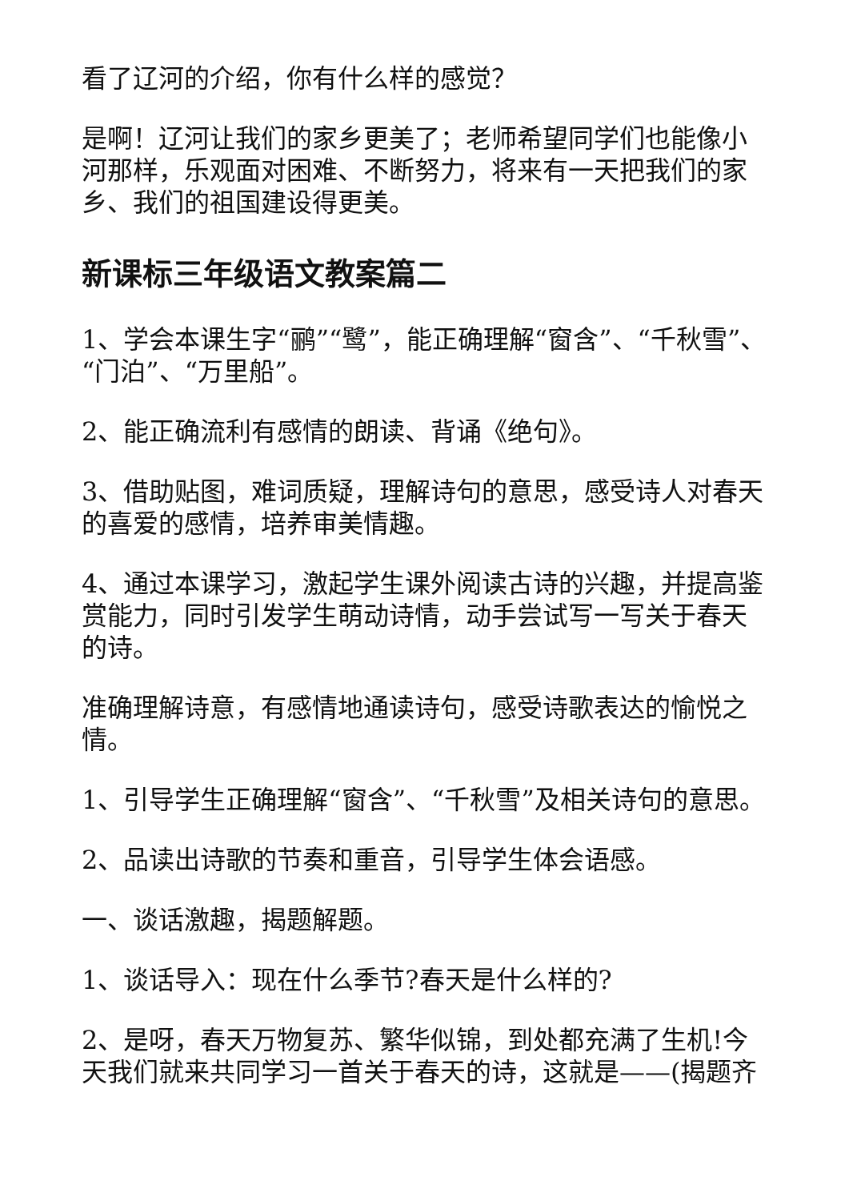看了辽河的介绍，你有什么样的感觉？
是啊！辽河让我们的家乡更美了；老师希望同学们也能像小河那样，乐观面对困难、不断努力，将来有一天把我们的家乡、我们的祖国建设得更美。
新课标三年级语文教案篇二
1、学会本课生字“鹂”“鹭”，能正确理解“窗含”、“千秋雪”、“门泊”、“万里船”。
2、能正确流利有感情的朗读、背诵《绝句》。
3、借助贴图，难词质疑，理解诗句的意思，感受诗人对春天的喜爱的感情，培养审美情趣。
4、通过本课学习，激起学生课外阅读古诗的兴趣，并提高鉴赏能力，同时引发学生萌动诗情，动手尝试写一写关于春天的诗。
准确理解诗意，有感情地通读诗句，感受诗歌表达的愉悦之情。
1、引导学生正确理解“窗含”、“千秋雪”及相关诗句的意思。
2、品读出诗歌的节奏和重音，引导学生体会语感。
一、谈话激趣，揭题解题。
1、谈话导入：现在什么季节?春天是什么样的?
2、是呀，春天万物复苏、繁华似锦，到处都充满了生机!今天我们就来共同学习一首关于春天的诗，这就是——(揭题齐